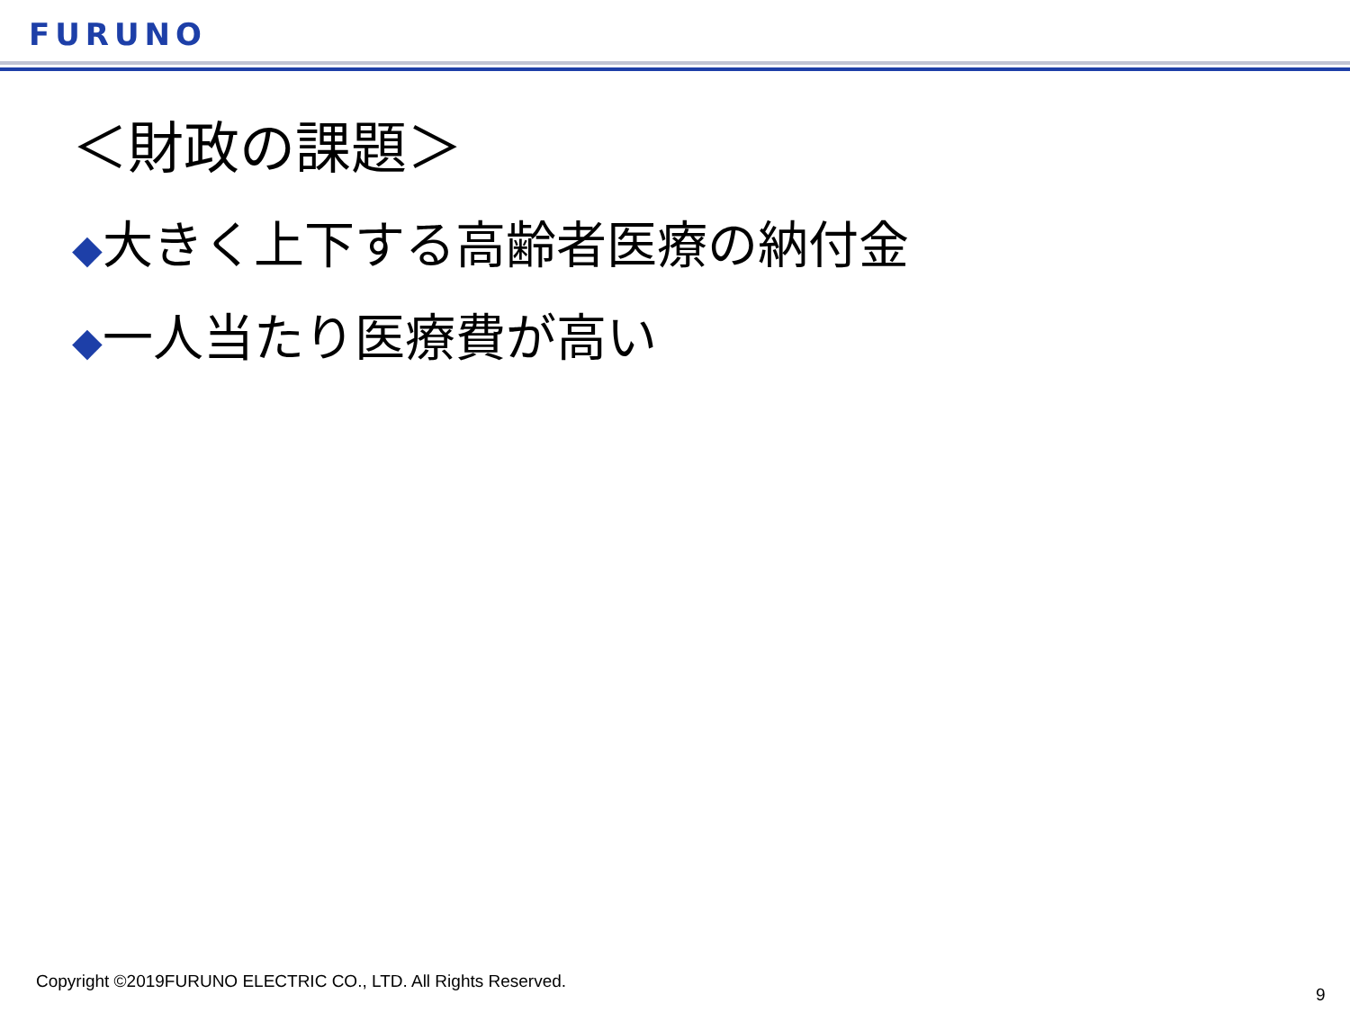FURUNO
＜財政の課題＞
◆大きく上下する高齢者医療の納付金
◆一人当たり医療費が高い
Copyright ©2019FURUNO ELECTRIC CO., LTD. All Rights Reserved.
9